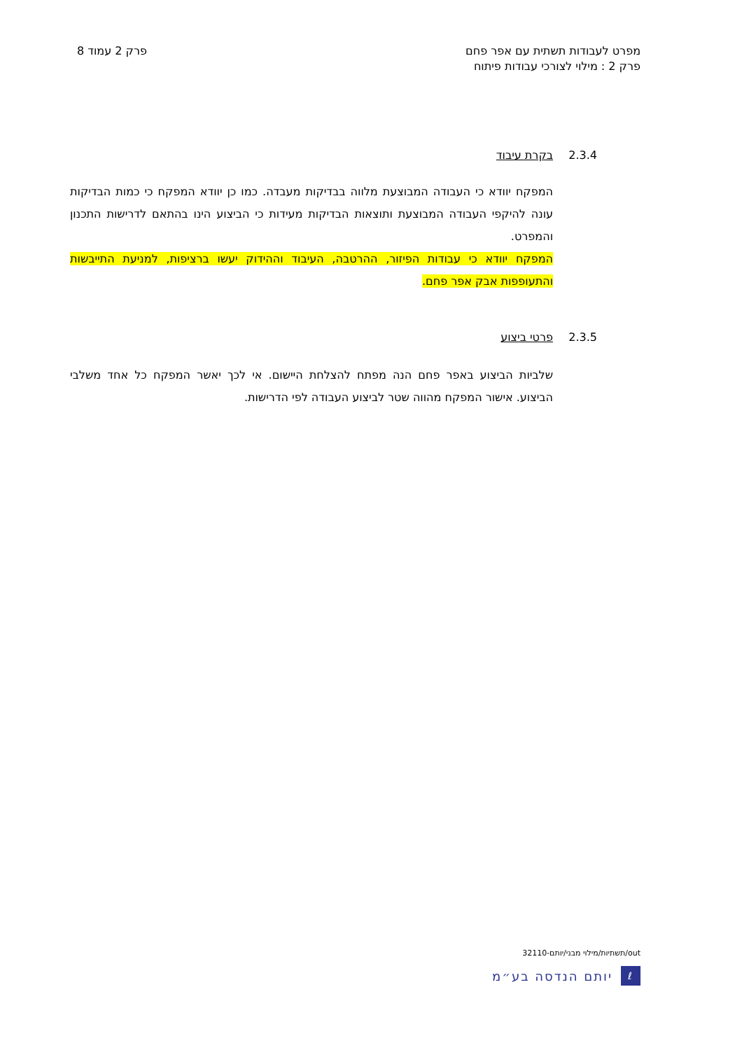מפרט לעבודות תשתית עם אפר פחם
פרק 2 : מילוי לצורכי עבודות פיתוח
פרק 2 עמוד 8
2.3.4
בקרת עיבוד
המפקח יוודא כי העבודה המבוצעת מלווה בבדיקות מעבדה. כמו כן יוודא המפקח כי כמות הבדיקות עונה להיקפי העבודה המבוצעת ותוצאות הבדיקות מעידות כי הביצוע הינו בהתאם לדרישות התכנון והמפרט.
המפקח יוודא כי עבודות הפיזור, ההרטבה, העיבוד וההידוק יעשו ברציפות, למניעת התייבשות והתעופפות אבק אפר פחם.
2.3.5
פרטי ביצוע
שלביות הביצוע באפר פחם הנה מפתח להצלחת היישום. אי לכך יאשר המפקח כל אחד משלבי הביצוע. אישור המפקח מהווה שטר לביצוע העבודה לפי הדרישות.
out/תשתיות/מילוי מבני/יותם-32110
ℓ
יותם הנדסה בע״מ